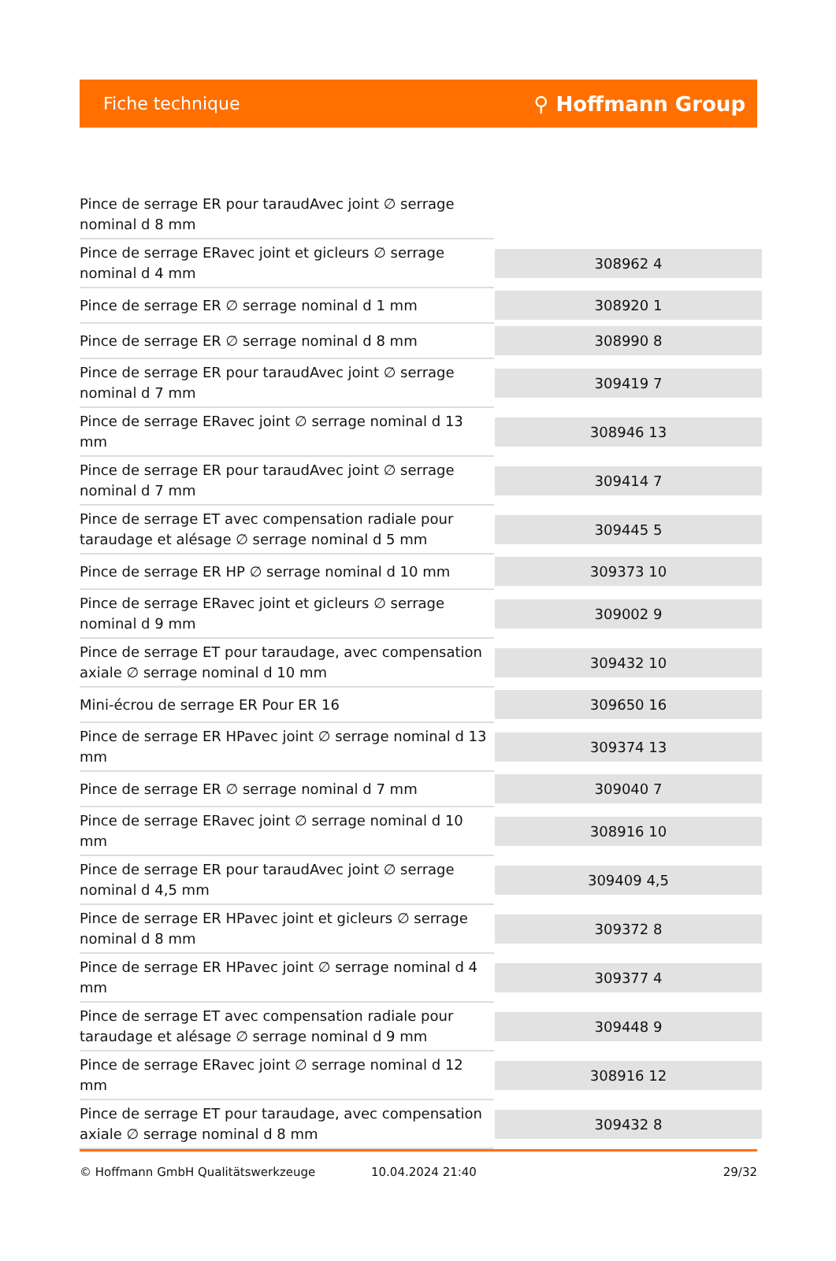Fiche technique ⚲ Hoffmann Group
| Pince de serrage ER pour taraudAvec joint ∅ serrage nominal d 8 mm | |
| Pince de serrage ERavec joint et gicleurs ∅ serrage nominal d 4 mm | 308962 4 |
| Pince de serrage ER ∅ serrage nominal d 1 mm | 308920 1 |
| Pince de serrage ER ∅ serrage nominal d 8 mm | 308990 8 |
| Pince de serrage ER pour taraudAvec joint ∅ serrage nominal d 7 mm | 309419 7 |
| Pince de serrage ERavec joint ∅ serrage nominal d 13 mm | 308946 13 |
| Pince de serrage ER pour taraudAvec joint ∅ serrage nominal d 7 mm | 309414 7 |
| Pince de serrage ET avec compensation radiale pour taraudage et alésage ∅ serrage nominal d 5 mm | 309445 5 |
| Pince de serrage ER HP ∅ serrage nominal d 10 mm | 309373 10 |
| Pince de serrage ERavec joint et gicleurs ∅ serrage nominal d 9 mm | 309002 9 |
| Pince de serrage ET pour taraudage, avec compensation axiale ∅ serrage nominal d 10 mm | 309432 10 |
| Mini-écrou de serrage ER Pour ER 16 | 309650 16 |
| Pince de serrage ER HPavec joint ∅ serrage nominal d 13 mm | 309374 13 |
| Pince de serrage ER ∅ serrage nominal d 7 mm | 309040 7 |
| Pince de serrage ERavec joint ∅ serrage nominal d 10 mm | 308916 10 |
| Pince de serrage ER pour taraudAvec joint ∅ serrage nominal d 4,5 mm | 309409 4,5 |
| Pince de serrage ER HPavec joint et gicleurs ∅ serrage nominal d 8 mm | 309372 8 |
| Pince de serrage ER HPavec joint ∅ serrage nominal d 4 mm | 309377 4 |
| Pince de serrage ET avec compensation radiale pour taraudage et alésage ∅ serrage nominal d 9 mm | 309448 9 |
| Pince de serrage ERavec joint ∅ serrage nominal d 12 mm | 308916 12 |
| Pince de serrage ET pour taraudage, avec compensation axiale ∅ serrage nominal d 8 mm | 309432 8 |
© Hoffmann GmbH Qualitätswerkzeuge 10.04.2024 21:40 29/32